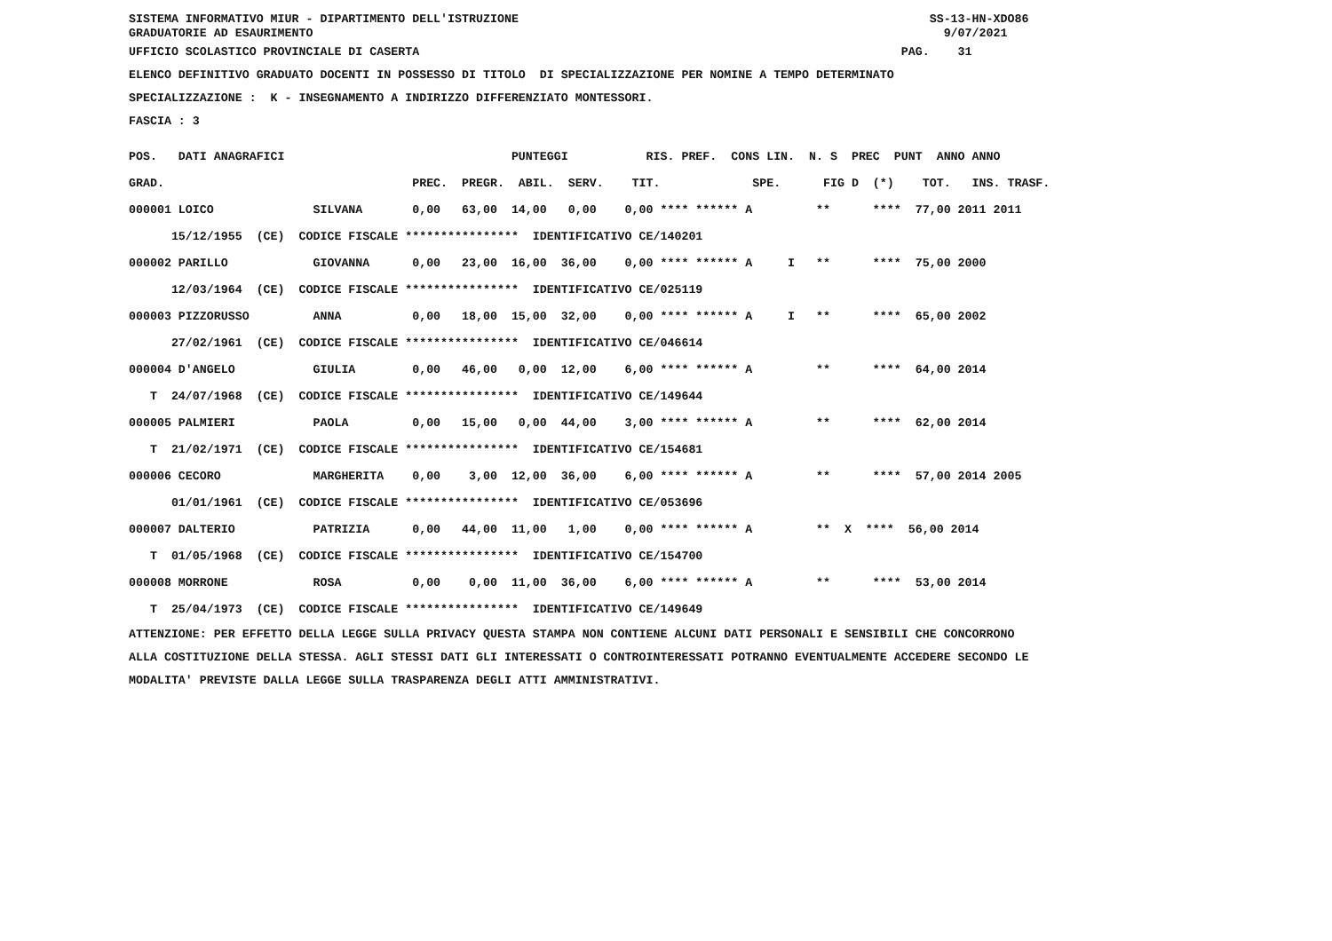SISTEMA INFORMATIVO MIUR - DIPARTIMENTO DELL'ISTRUZIONE SS-13-HN-XDO86 GRADUATORIE AD ESAURIMENTO 9/07/2021
UFFICIO SCOLASTICO PROVINCIALE DI CASERTA PAG. 31 ELENCO DEFINITIVO GRADUATO DOCENTI IN POSSESSO DI TITOLO DI SPECIALIZZAZIONE PER NOMINE A TEMPO DETERMINATO SPECIALIZZAZIONE : K - INSEGNAMENTO A INDIRIZZO DIFFERENZIATO MONTESSORI. FASCIA : 3
| POS. DATI ANAGRAFICI PUNTEGGI RIS. PREF. CONS LIN. N. S PREC PUNT ANNO ANNO |
| --- |
| GRAD. PREC. PREGR. ABIL. SERV. TIT. SPE. FIG D (*) TOT. INS. TRASF. |
| 000001 LOICO SILVANA 0,00 63,00 14,00 0,00 0,00 **** ****** A ** **** 77,00 2011 2011 |
| 15/12/1955 (CE) CODICE FISCALE **************** IDENTIFICATIVO CE/140201 |
| 000002 PARILLO GIOVANNA 0,00 23,00 16,00 36,00 0,00 **** ****** A I ** **** 75,00 2000 |
| 12/03/1964 (CE) CODICE FISCALE **************** IDENTIFICATIVO CE/025119 |
| 000003 PIZZORUSSO ANNA 0,00 18,00 15,00 32,00 0,00 **** ****** A I ** **** 65,00 2002 |
| 27/02/1961 (CE) CODICE FISCALE **************** IDENTIFICATIVO CE/046614 |
| 000004 D'ANGELO GIULIA 0,00 46,00 0,00 12,00 6,00 **** ****** A ** **** 64,00 2014 |
| T 24/07/1968 (CE) CODICE FISCALE **************** IDENTIFICATIVO CE/149644 |
| 000005 PALMIERI PAOLA 0,00 15,00 0,00 44,00 3,00 **** ****** A ** **** 62,00 2014 |
| T 21/02/1971 (CE) CODICE FISCALE **************** IDENTIFICATIVO CE/154681 |
| 000006 CECORO MARGHERITA 0,00 3,00 12,00 36,00 6,00 **** ****** A ** **** 57,00 2014 2005 |
| 01/01/1961 (CE) CODICE FISCALE **************** IDENTIFICATIVO CE/053696 |
| 000007 DALTERIO PATRIZIA 0,00 44,00 11,00 1,00 0,00 **** ****** A ** X **** 56,00 2014 |
| T 01/05/1968 (CE) CODICE FISCALE **************** IDENTIFICATIVO CE/154700 |
| 000008 MORRONE ROSA 0,00 0,00 11,00 36,00 6,00 **** ****** A ** **** 53,00 2014 |
| T 25/04/1973 (CE) CODICE FISCALE **************** IDENTIFICATIVO CE/149649 |
ATTENZIONE: PER EFFETTO DELLA LEGGE SULLA PRIVACY QUESTA STAMPA NON CONTIENE ALCUNI DATI PERSONALI E SENSIBILI CHE CONCORRONO ALLA COSTITUZIONE DELLA STESSA. AGLI STESSI DATI GLI INTERESSATI O CONTROINTERESSATI POTRANNO EVENTUALMENTE ACCEDERE SECONDO LE MODALITA' PREVISTE DALLA LEGGE SULLA TRASPARENZA DEGLI ATTI AMMINISTRATIVI.